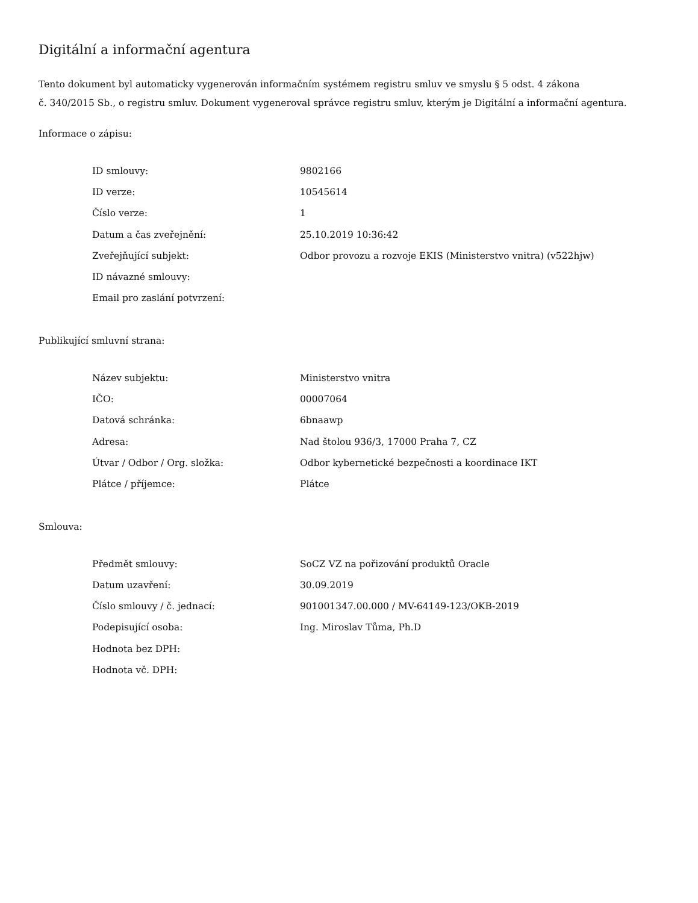Digitální a informační agentura
Tento dokument byl automaticky vygenerován informačním systémem registru smluv ve smyslu § 5 odst. 4 zákona
č. 340/2015 Sb., o registru smluv. Dokument vygeneroval správce registru smluv, kterým je Digitální a informační agentura.
Informace o zápisu:
| ID smlouvy: | 9802166 |
| ID verze: | 10545614 |
| Číslo verze: | 1 |
| Datum a čas zveřejnění: | 25.10.2019 10:36:42 |
| Zveřejňující subjekt: | Odbor provozu a rozvoje EKIS (Ministerstvo vnitra) (v522hjw) |
| ID návazné smlouvy: | |
| Email pro zaslání potvrzení: | |
Publikující smluvní strana:
| Název subjektu: | Ministerstvo vnitra |
| IČO: | 00007064 |
| Datová schránka: | 6bnaawp |
| Adresa: | Nad štolou 936/3, 17000 Praha 7, CZ |
| Útvar / Odbor / Org. složka: | Odbor kybernetické bezpečnosti a koordinace IKT |
| Plátce / příjemce: | Plátce |
Smlouva:
| Předmět smlouvy: | SoCZ VZ na pořizování produktů Oracle |
| Datum uzavření: | 30.09.2019 |
| Číslo smlouvy / č. jednací: | 901001347.00.000 / MV-64149-123/OKB-2019 |
| Podepisující osoba: | Ing. Miroslav Tůma, Ph.D |
| Hodnota bez DPH: | |
| Hodnota vč. DPH: | |